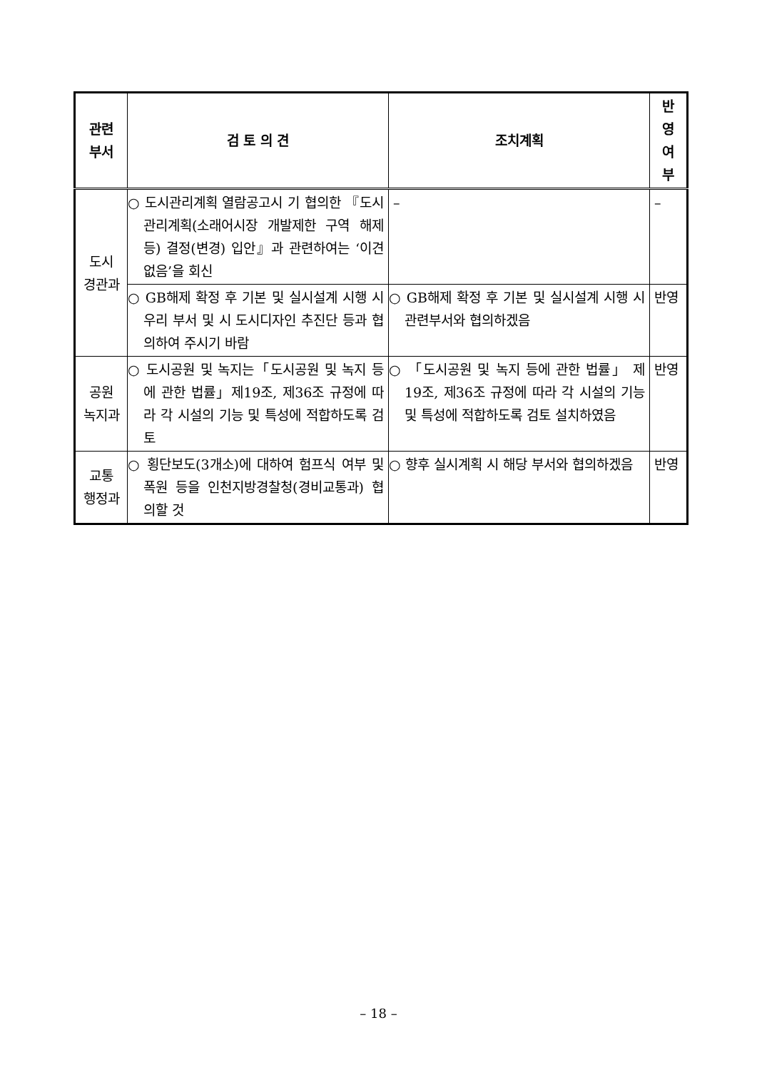| 관련 부서 | 검 토 의 견 | 조치계획 | 반 영 여 부 |
| --- | --- | --- | --- |
| 도시 경관과 | ○ 도시관리계획 열람공고시 기 협의한 『도시관리계획(소래어시장 개발제한 구역 해제 등) 결정(변경) 입안』과 관련하여는 ‘이견 없음’을 회신 | – | – |
| | ○ GB해제 확정 후 기본 및 실시설계 시행 시 우리 부서 및 시 도시디자인 추진단 등과 협의하여 주시기 바람 | ○ GB해제 확정 후 기본 및 실시설계 시행 시 관련부서와 협의하겠음 | 반영 |
| 공원 녹지과 | ○ 도시공원 및 녹지는「도시공원 및 녹지 등에 관한 법률」제19조, 제36조 규정에 따라 각 시설의 기능 및 특성에 적합하도록 검토 | ○ 「도시공원 및 녹지 등에 관한 법률」 제19조, 제36조 규정에 따라 각 시설의 기능 및 특성에 적합하도록 검토 설치하였음 | 반영 |
| 교통 행정과 | ○ 횡단보도(3개소)에 대하여 험프식 여부 및 폭원 등을 인천지방경찰청(경비교통과) 협의할 것 | ○ 향후 실시계획 시 해당 부서와 협의하겠음 | 반영 |
– 18 –